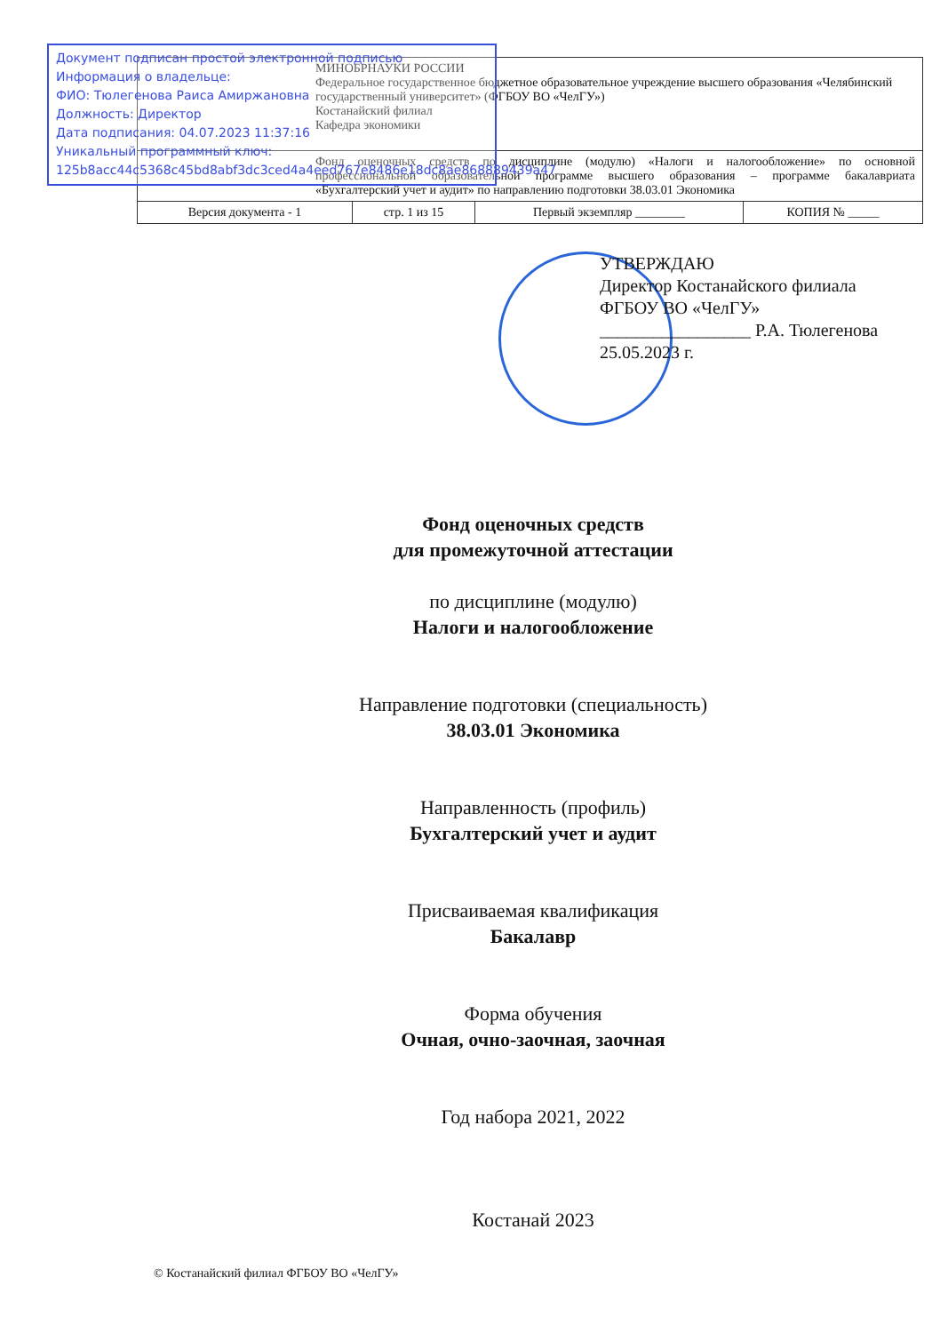Документ подписан простой электронной подписью
Информация о владельце:
ФИО: Тюлегенова Раиса Амиржановна
Должность: Директор
Дата подписания: 04.07.2023 11:37:16
Уникальный программный ключ:
125b8acc44c5368c45bd8abf3dc3ced4a4eed767e8486e18dc8ae868889439a47
| МИНОБРНАУКИ РОССИИ Федеральное государственное бюджетное образовательное учреждение высшего образования «Челябинский государственный университет» (ФГБОУ ВО «ЧелГУ») Костанайский филиал Кафедра экономики | | | |
| Фонд оценочных средств по дисциплине (модулю) «Налоги и налогообложение» по основной профессиональной образовательной программе высшего образования – программе бакалавриата «Бухгалтерский учет и аудит» по направлению подготовки 38.03.01 Экономика | | | |
| Версия документа - 1 | стр. 1 из 15 | Первый экземпляр ________ | КОПИЯ № _____ |
УТВЕРЖДАЮ
Директор Костанайского филиала
ФГБОУ ВО «ЧелГУ»
_________________ Р.А. Тюлегенова
25.05.2023 г.
Фонд оценочных средств
для промежуточной аттестации
по дисциплине (модулю)
Налоги и налогообложение
Направление подготовки (специальность)
38.03.01 Экономика
Направленность (профиль)
Бухгалтерский учет и аудит
Присваиваемая квалификация
Бакалавр
Форма обучения
Очная, очно-заочная, заочная
Год набора 2021, 2022
Костанай 2023
© Костанайский филиал ФГБОУ ВО «ЧелГУ»